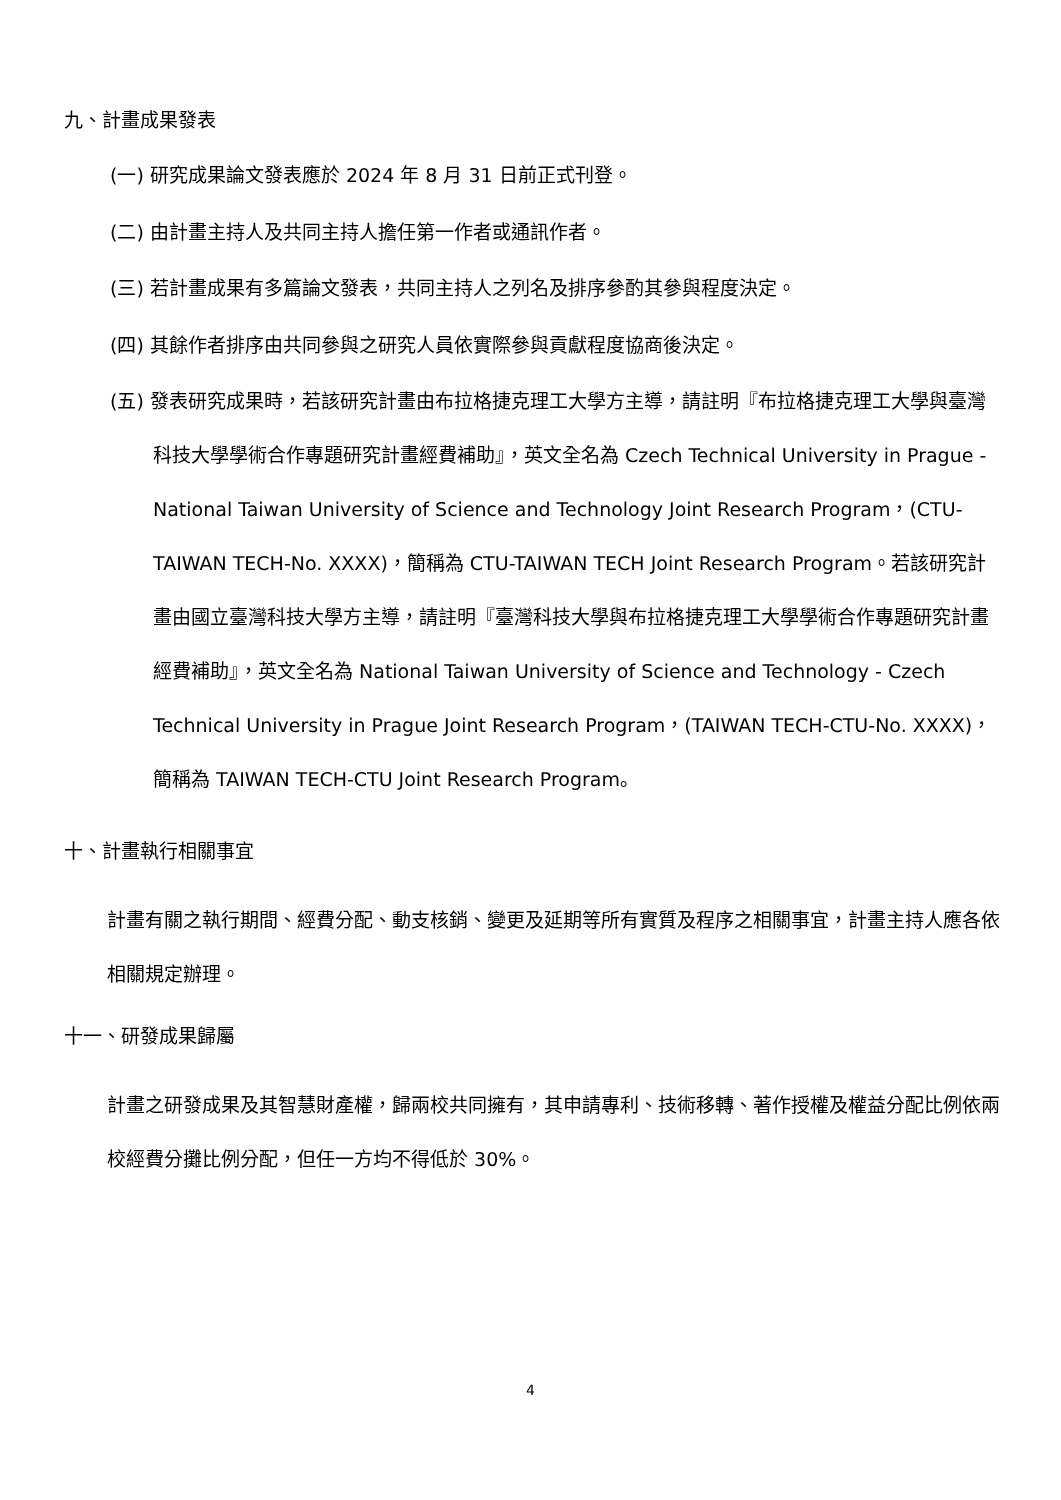九、計畫成果發表
(一) 研究成果論文發表應於 2024 年 8 月 31 日前正式刊登。
(二) 由計畫主持人及共同主持人擔任第一作者或通訊作者。
(三) 若計畫成果有多篇論文發表，共同主持人之列名及排序參酌其參與程度決定。
(四) 其餘作者排序由共同參與之研究人員依實際參與貢獻程度協商後決定。
(五) 發表研究成果時，若該研究計畫由布拉格捷克理工大學方主導，請註明『布拉格捷克理工大學與臺灣科技大學學術合作專題研究計畫經費補助』，英文全名為 Czech Technical University in Prague - National Taiwan University of Science and Technology Joint Research Program，(CTU-TAIWAN TECH-No. XXXX)，簡稱為 CTU-TAIWAN TECH Joint Research Program。若該研究計畫由國立臺灣科技大學方主導，請註明『臺灣科技大學與布拉格捷克理工大學學術合作專題研究計畫經費補助』，英文全名為 National Taiwan University of Science and Technology - Czech Technical University in Prague Joint Research Program，(TAIWAN TECH-CTU-No. XXXX)，簡稱為 TAIWAN TECH-CTU Joint Research Program。
十、計畫執行相關事宜
計畫有關之執行期間、經費分配、動支核銷、變更及延期等所有實質及程序之相關事宜，計畫主持人應各依相關規定辦理。
十一、研發成果歸屬
計畫之研發成果及其智慧財產權，歸兩校共同擁有，其申請專利、技術移轉、著作授權及權益分配比例依兩校經費分攤比例分配，但任一方均不得低於 30%。
4